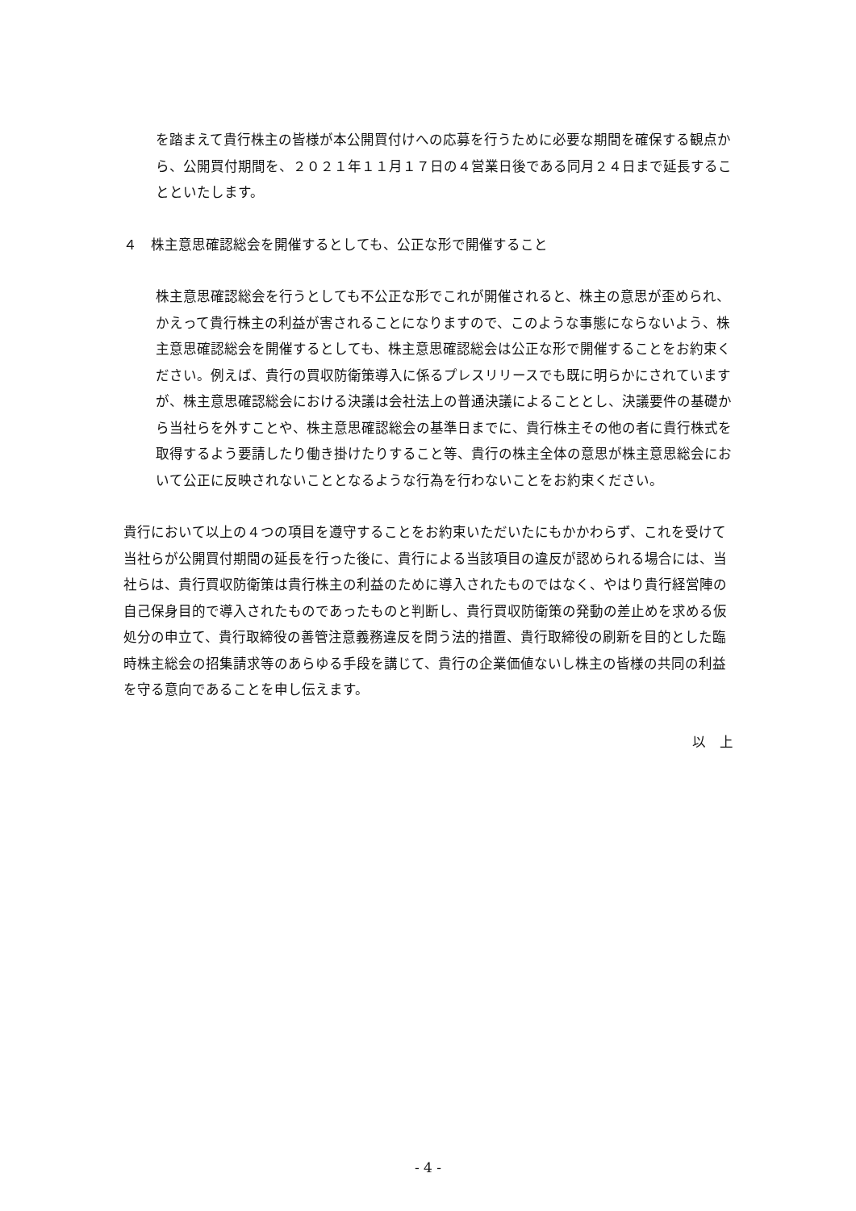を踏まえて貴行株主の皆様が本公開買付けへの応募を行うために必要な期間を確保する観点から、公開買付期間を、２０２１年１１月１７日の４営業日後である同月２４日まで延長することといたします。
４　株主意思確認総会を開催するとしても、公正な形で開催すること
株主意思確認総会を行うとしても不公正な形でこれが開催されると、株主の意思が歪められ、かえって貴行株主の利益が害されることになりますので、このような事態にならないよう、株主意思確認総会を開催するとしても、株主意思確認総会は公正な形で開催することをお約束ください。例えば、貴行の買収防衛策導入に係るプレスリリースでも既に明らかにされていますが、株主意思確認総会における決議は会社法上の普通決議によることとし、決議要件の基礎から当社らを外すことや、株主意思確認総会の基準日までに、貴行株主その他の者に貴行株式を取得するよう要請したり働き掛けたりすること等、貴行の株主全体の意思が株主意思総会において公正に反映されないこととなるような行為を行わないことをお約束ください。
貴行において以上の４つの項目を遵守することをお約束いただいたにもかかわらず、これを受けて当社らが公開買付期間の延長を行った後に、貴行による当該項目の違反が認められる場合には、当社らは、貴行買収防衛策は貴行株主の利益のために導入されたものではなく、やはり貴行経営陣の自己保身目的で導入されたものであったものと判断し、貴行買収防衛策の発動の差止めを求める仮処分の申立て、貴行取締役の善管注意義務違反を問う法的措置、貴行取締役の刷新を目的とした臨時株主総会の招集請求等のあらゆる手段を講じて、貴行の企業価値ないし株主の皆様の共同の利益を守る意向であることを申し伝えます。
以　上
- 4 -